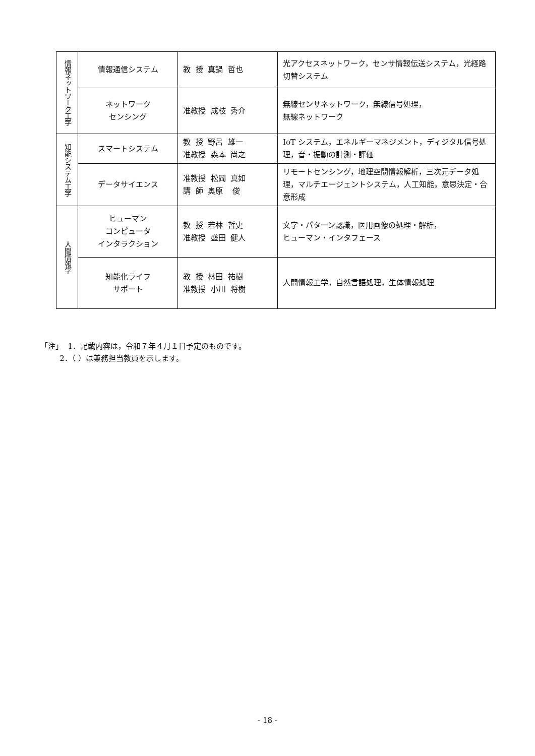| 情報ネットワーク工学 | 情報通信システム | 教 授 真鍋 哲也 | 光アクセスネットワーク，センサ情報伝送システム，光経路切替システム |
| | ネットワーク センシング | 准教授 成枝 秀介 | 無線センサネットワーク，無線信号処理， 無線ネットワーク |
| 知能システム工学 | スマートシステム | 教 授 野呂 雄一 准教授 森本 尚之 | IoT システム，エネルギーマネジメント，ディジタル信号処理，音・振動の計測・評価 |
| | データサイエンス | 准教授 松岡 真如 講 師 奥原 俊 | リモートセンシング，地理空間情報解析，三次元データ処理，マルチエージェントシステム，人工知能，意思決定・合意形成 |
| 人間情報学 | ヒューマン コンピュータ インタラクション | 教 授 若林 哲史 准教授 盛田 健人 | 文字・パターン認識，医用画像の処理・解析， ヒューマン・インタフェース |
| | 知能化ライフ サポート | 教 授 林田 祐樹 准教授 小川 将樹 | 人間情報工学，自然言語処理，生体情報処理 |
「注」 1．記載内容は，令和７年４月１日予定のものです。 2．（ ）は兼務担当教員を示します。
- 18 -